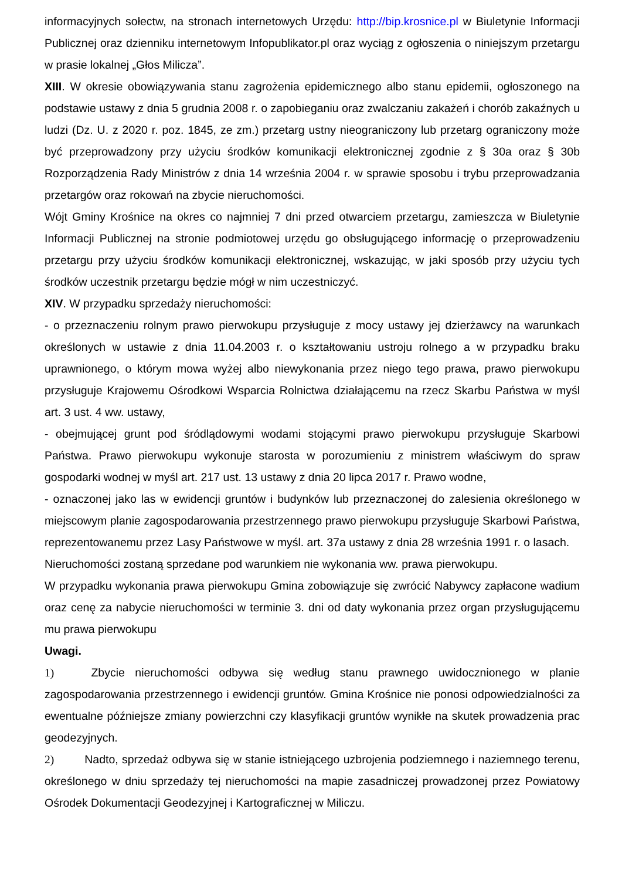informacyjnych sołectw, na stronach internetowych Urzędu: http://bip.krosnice.pl w Biuletynie Informacji Publicznej oraz dzienniku internetowym Infopublikator.pl oraz wyciąg z ogłoszenia o niniejszym przetargu w prasie lokalnej „Głos Milicza”.
XIII. W okresie obowiązywania stanu zagrożenia epidemicznego albo stanu epidemii, ogłoszonego na podstawie ustawy z dnia 5 grudnia 2008 r. o zapobieganiu oraz zwalczaniu zakażeń i chorób zakaźnych u ludzi (Dz. U. z 2020 r. poz. 1845, ze zm.) przetarg ustny nieograniczony lub przetarg ograniczony może być przeprowadzony przy użyciu środków komunikacji elektronicznej zgodnie z § 30a oraz § 30b Rozporządzenia Rady Ministrów z dnia 14 września 2004 r. w sprawie sposobu i trybu przeprowadzania przetargów oraz rokowań na zbycie nieruchomości.
Wójt Gminy Krośnice na okres co najmniej 7 dni przed otwarciem przetargu, zamieszcza w Biuletynie Informacji Publicznej na stronie podmiotowej urzędu go obsługującego informację o przeprowadzeniu przetargu przy użyciu środków komunikacji elektronicznej, wskazując, w jaki sposób przy użyciu tych środków uczestnik przetargu będzie mógł w nim uczestniczyć.
XIV. W przypadku sprzedaży nieruchomości:
- o przeznaczeniu rolnym prawo pierwokupu przysługuje z mocy ustawy jej dzierżawcy na warunkach określonych w ustawie z dnia 11.04.2003 r. o kształtowaniu ustroju rolnego a w przypadku braku uprawnionego, o którym mowa wyżej albo niewykonania przez niego tego prawa, prawo pierwokupu przysługuje Krajowemu Ośrodkowi Wsparcia Rolnictwa działającemu na rzecz Skarbu Państwa w myśl art. 3 ust. 4 ww. ustawy,
- obejmującej grunt pod śródlądowymi wodami stojącymi prawo pierwokupu przysługuje Skarbowi Państwa. Prawo pierwokupu wykonuje starosta w porozumieniu z ministrem właściwym do spraw gospodarki wodnej w myśl art. 217 ust. 13 ustawy z dnia 20 lipca 2017 r. Prawo wodne,
- oznaczonej jako las w ewidencji gruntów i budynków lub przeznaczonej do zalesienia określonego w miejscowym planie zagospodarowania przestrzennego prawo pierwokupu przysługuje Skarbowi Państwa, reprezentowanemu przez Lasy Państwowe w myśl. art. 37a ustawy z dnia 28 września 1991 r. o lasach.
Nieruchomości zostaną sprzedane pod warunkiem nie wykonania ww. prawa pierwokupu.
W przypadku wykonania prawa pierwokupu Gmina zobowiązuje się zwrócić Nabywcy zapłacone wadium oraz cenę za nabycie nieruchomości w terminie 3. dni od daty wykonania przez organ przysługującemu mu prawa pierwokupu
Uwagi.
1) Zbycie nieruchomości odbywa się według stanu prawnego uwidocznionego w planie zagospodarowania przestrzennego i ewidencji gruntów. Gmina Krośnice nie ponosi odpowiedzialności za ewentualne późniejsze zmiany powierzchni czy klasyfikacji gruntów wynikłe na skutek prowadzenia prac geodezyjnych.
2) Nadto, sprzedaż odbywa się w stanie istniejącego uzbrojenia podziemnego i naziemnego terenu, określonego w dniu sprzedaży tej nieruchomości na mapie zasadniczej prowadzonej przez Powiatowy Ośrodek Dokumentacji Geodezyjnej i Kartograficznej w Miliczu.